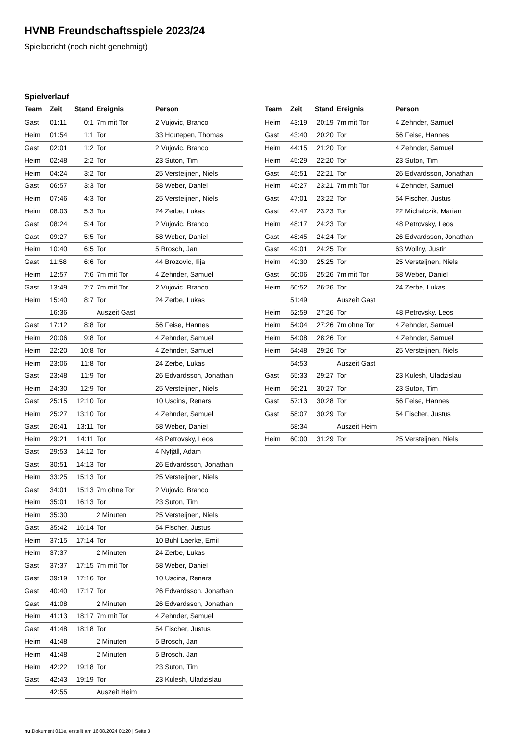HVNB Freundschaftsspiele 2023/24
Spielbericht (noch nicht genehmigt)
Spielverlauf
| Team | Zeit | Stand | Ereignis | Person |
| --- | --- | --- | --- | --- |
| Gast | 01:11 | 0:1 | 7m mit Tor | 2 Vujovic, Branco |
| Heim | 01:54 | 1:1 | Tor | 33 Houtepen, Thomas |
| Gast | 02:01 | 1:2 | Tor | 2 Vujovic, Branco |
| Heim | 02:48 | 2:2 | Tor | 23 Suton, Tim |
| Heim | 04:24 | 3:2 | Tor | 25 Versteijnen, Niels |
| Gast | 06:57 | 3:3 | Tor | 58 Weber, Daniel |
| Heim | 07:46 | 4:3 | Tor | 25 Versteijnen, Niels |
| Heim | 08:03 | 5:3 | Tor | 24 Zerbe, Lukas |
| Gast | 08:24 | 5:4 | Tor | 2 Vujovic, Branco |
| Gast | 09:27 | 5:5 | Tor | 58 Weber, Daniel |
| Heim | 10:40 | 6:5 | Tor | 5 Brosch, Jan |
| Gast | 11:58 | 6:6 | Tor | 44 Brozovic, Ilija |
| Heim | 12:57 | 7:6 | 7m mit Tor | 4 Zehnder, Samuel |
| Gast | 13:49 | 7:7 | 7m mit Tor | 2 Vujovic, Branco |
| Heim | 15:40 | 8:7 | Tor | 24 Zerbe, Lukas |
| | 16:36 | | Auszeit Gast | |
| Gast | 17:12 | 8:8 | Tor | 56 Feise, Hannes |
| Heim | 20:06 | 9:8 | Tor | 4 Zehnder, Samuel |
| Heim | 22:20 | 10:8 | Tor | 4 Zehnder, Samuel |
| Heim | 23:06 | 11:8 | Tor | 24 Zerbe, Lukas |
| Gast | 23:48 | 11:9 | Tor | 26 Edvardsson, Jonathan |
| Heim | 24:30 | 12:9 | Tor | 25 Versteijnen, Niels |
| Gast | 25:15 | 12:10 | Tor | 10 Uscins, Renars |
| Heim | 25:27 | 13:10 | Tor | 4 Zehnder, Samuel |
| Gast | 26:41 | 13:11 | Tor | 58 Weber, Daniel |
| Heim | 29:21 | 14:11 | Tor | 48 Petrovsky, Leos |
| Gast | 29:53 | 14:12 | Tor | 4 Nyfjäll, Adam |
| Gast | 30:51 | 14:13 | Tor | 26 Edvardsson, Jonathan |
| Heim | 33:25 | 15:13 | Tor | 25 Versteijnen, Niels |
| Gast | 34:01 | 15:13 | 7m ohne Tor | 2 Vujovic, Branco |
| Heim | 35:01 | 16:13 | Tor | 23 Suton, Tim |
| Heim | 35:30 | | 2 Minuten | 25 Versteijnen, Niels |
| Gast | 35:42 | 16:14 | Tor | 54 Fischer, Justus |
| Heim | 37:15 | 17:14 | Tor | 10 Buhl Laerke, Emil |
| Heim | 37:37 | | 2 Minuten | 24 Zerbe, Lukas |
| Gast | 37:37 | 17:15 | 7m mit Tor | 58 Weber, Daniel |
| Gast | 39:19 | 17:16 | Tor | 10 Uscins, Renars |
| Gast | 40:40 | 17:17 | Tor | 26 Edvardsson, Jonathan |
| Gast | 41:08 | | 2 Minuten | 26 Edvardsson, Jonathan |
| Heim | 41:13 | 18:17 | 7m mit Tor | 4 Zehnder, Samuel |
| Gast | 41:48 | 18:18 | Tor | 54 Fischer, Justus |
| Heim | 41:48 | | 2 Minuten | 5 Brosch, Jan |
| Heim | 41:48 | | 2 Minuten | 5 Brosch, Jan |
| Heim | 42:22 | 19:18 | Tor | 23 Suton, Tim |
| Gast | 42:43 | 19:19 | Tor | 23 Kulesh, Uladzislau |
| | 42:55 | | Auszeit Heim | |
| Team | Zeit | Stand | Ereignis | Person |
| --- | --- | --- | --- | --- |
| Heim | 43:19 | 20:19 | 7m mit Tor | 4 Zehnder, Samuel |
| Gast | 43:40 | 20:20 | Tor | 56 Feise, Hannes |
| Heim | 44:15 | 21:20 | Tor | 4 Zehnder, Samuel |
| Heim | 45:29 | 22:20 | Tor | 23 Suton, Tim |
| Gast | 45:51 | 22:21 | Tor | 26 Edvardsson, Jonathan |
| Heim | 46:27 | 23:21 | 7m mit Tor | 4 Zehnder, Samuel |
| Gast | 47:01 | 23:22 | Tor | 54 Fischer, Justus |
| Gast | 47:47 | 23:23 | Tor | 22 Michalczik, Marian |
| Heim | 48:17 | 24:23 | Tor | 48 Petrovsky, Leos |
| Gast | 48:45 | 24:24 | Tor | 26 Edvardsson, Jonathan |
| Gast | 49:01 | 24:25 | Tor | 63 Wollny, Justin |
| Heim | 49:30 | 25:25 | Tor | 25 Versteijnen, Niels |
| Gast | 50:06 | 25:26 | 7m mit Tor | 58 Weber, Daniel |
| Heim | 50:52 | 26:26 | Tor | 24 Zerbe, Lukas |
| | 51:49 | | Auszeit Gast | |
| Heim | 52:59 | 27:26 | Tor | 48 Petrovsky, Leos |
| Heim | 54:04 | 27:26 | 7m ohne Tor | 4 Zehnder, Samuel |
| Heim | 54:08 | 28:26 | Tor | 4 Zehnder, Samuel |
| Heim | 54:48 | 29:26 | Tor | 25 Versteijnen, Niels |
| | 54:53 | | Auszeit Gast | |
| Gast | 55:33 | 29:27 | Tor | 23 Kulesh, Uladzislau |
| Heim | 56:21 | 30:27 | Tor | 23 Suton, Tim |
| Gast | 57:13 | 30:28 | Tor | 56 Feise, Hannes |
| Gast | 58:07 | 30:29 | Tor | 54 Fischer, Justus |
| | 58:34 | | Auszeit Heim | |
| Heim | 60:00 | 31:29 | Tor | 25 Versteijnen, Niels |
nu.Dokument 011e, erstellt am 16.08.2024 01:20 | Seite 3